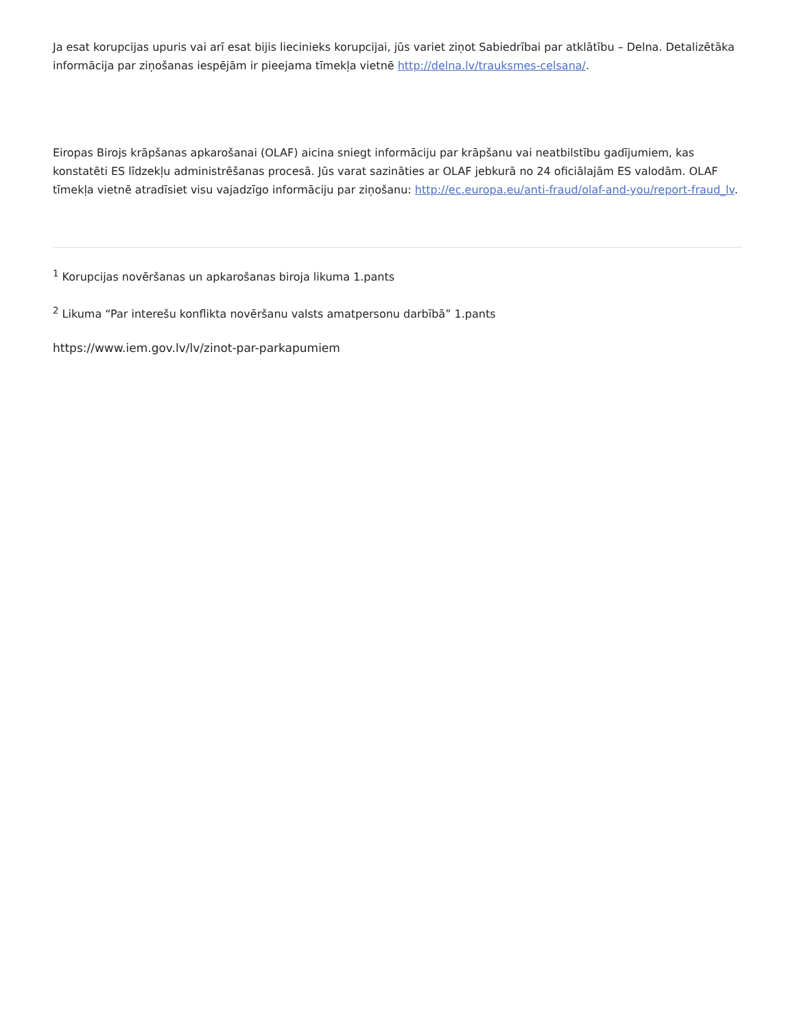Ja esat korupcijas upuris vai arī esat bijis liecinieks korupcijai, jūs variet ziņot Sabiedrībai par atklātību – Delna. Detalizētāka informācija par ziņošanas iespējām ir pieejama tīmekļa vietnē http://delna.lv/trauksmes-celsana/.
Eiropas Birojs krāpšanas apkarošanai (OLAF) aicina sniegt informāciju par krāpšanu vai neatbilstību gadījumiem, kas konstatēti ES līdzekļu administrēšanas procesā. Jūs varat sazināties ar OLAF jebkurā no 24 oficiālajām ES valodām. OLAF tīmekļa vietnē atradīsiet visu vajadzīgo informāciju par ziņošanu: http://ec.europa.eu/anti-fraud/olaf-and-you/report-fraud_lv.
<sup>1</sup> Korupcijas novēršanas un apkarošanas biroja likuma 1.pants
<sup>2</sup> Likuma “Par interešu konflikta novēršanu valsts amatpersonu darbībā” 1.pants
https://www.iem.gov.lv/lv/zinot-par-parkapumiem